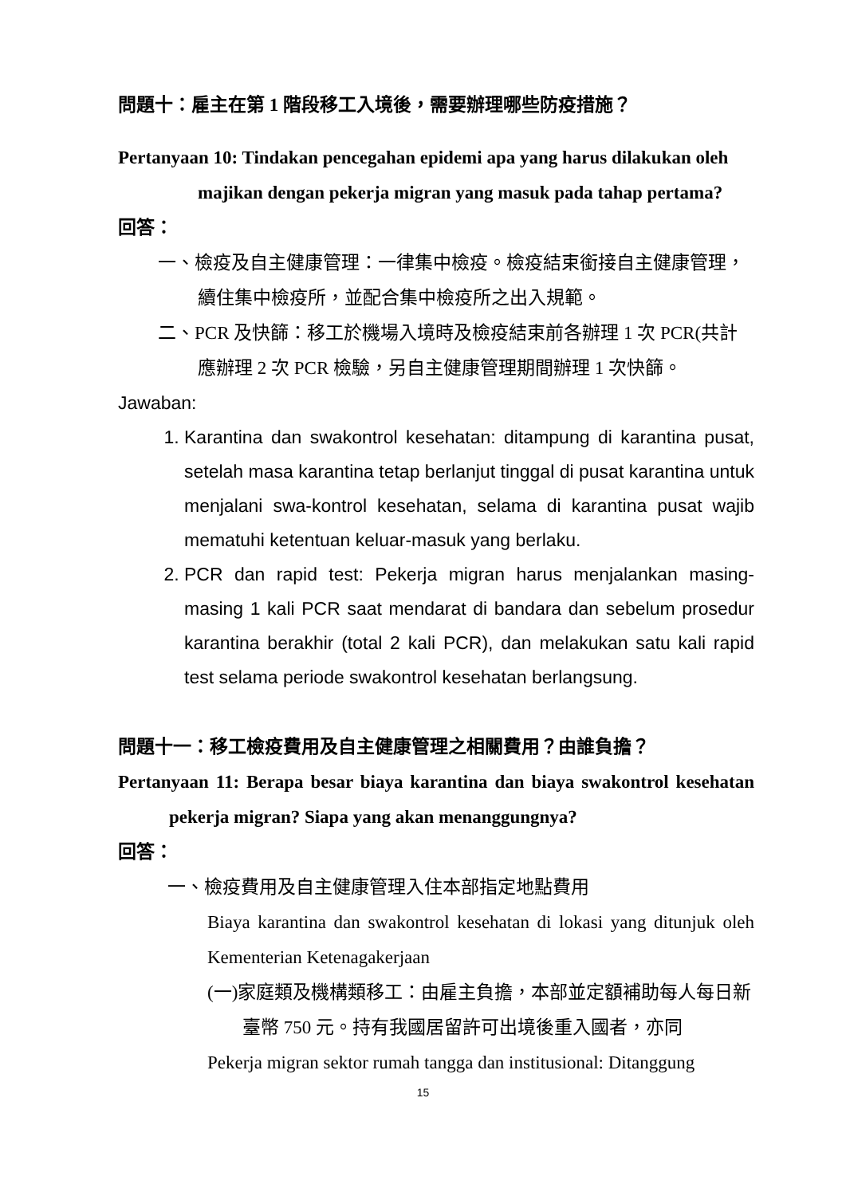問題十：雇主在第 1 階段移工入境後，需要辦理哪些防疫措施？
Pertanyaan 10: Tindakan pencegahan epidemi apa yang harus dilakukan oleh majikan dengan pekerja migran yang masuk pada tahap pertama?
回答：
一、檢疫及自主健康管理：一律集中檢疫。檢疫結束銜接自主健康管理，續住集中檢疫所，並配合集中檢疫所之出入規範。
二、PCR 及快篩：移工於機場入境時及檢疫結束前各辦理 1 次 PCR(共計應辦理 2 次 PCR 檢驗，另自主健康管理期間辦理 1 次快篩。
Jawaban:
1. Karantina dan swakontrol kesehatan: ditampung di karantina pusat, setelah masa karantina tetap berlanjut tinggal di pusat karantina untuk menjalani swa-kontrol kesehatan, selama di karantina pusat wajib mematuhi ketentuan keluar-masuk yang berlaku.
2. PCR dan rapid test: Pekerja migran harus menjalankan masing-masing 1 kali PCR saat mendarat di bandara dan sebelum prosedur karantina berakhir (total 2 kali PCR), dan melakukan satu kali rapid test selama periode swakontrol kesehatan berlangsung.
問題十一：移工檢疫費用及自主健康管理之相關費用？由誰負擔？
Pertanyaan 11: Berapa besar biaya karantina dan biaya swakontrol kesehatan pekerja migran? Siapa yang akan menanggungnya?
回答：
一、檢疫費用及自主健康管理入住本部指定地點費用
Biaya karantina dan swakontrol kesehatan di lokasi yang ditunjuk oleh Kementerian Ketenagakerjaan
(一)家庭類及機構類移工：由雇主負擔，本部並定額補助每人每日新臺幣 750 元。持有我國居留許可出境後重入國者，亦同
Pekerja migran sektor rumah tangga dan institusional: Ditanggung
15